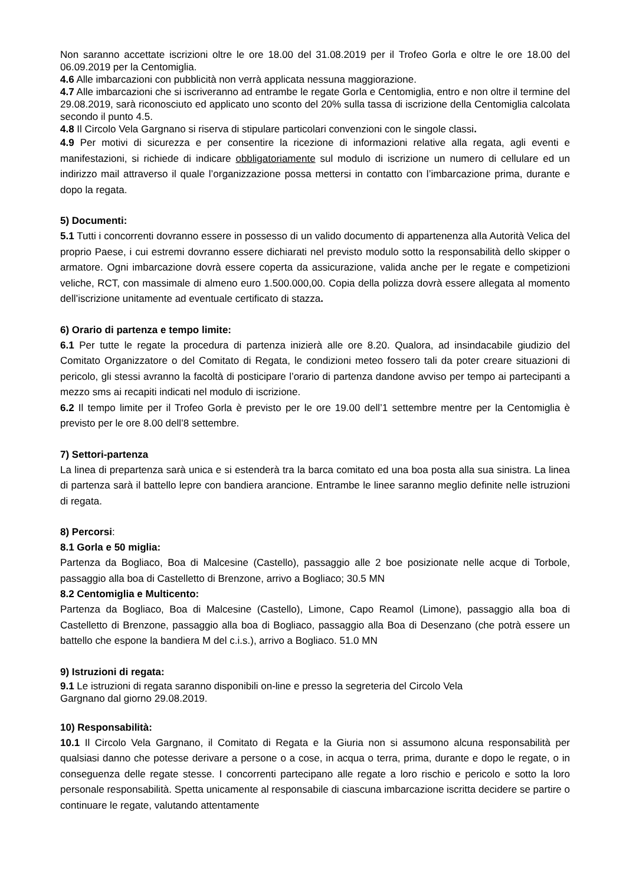Non saranno accettate iscrizioni oltre le ore 18.00 del 31.08.2019 per il Trofeo Gorla e oltre le ore 18.00 del 06.09.2019 per la Centomiglia.
4.6 Alle imbarcazioni con pubblicità non verrà applicata nessuna maggiorazione.
4.7 Alle imbarcazioni che si iscriveranno ad entrambe le regate Gorla e Centomiglia, entro e non oltre il termine del 29.08.2019, sarà riconosciuto ed applicato uno sconto del 20% sulla tassa di iscrizione della Centomiglia calcolata secondo il punto 4.5.
4.8 Il Circolo Vela Gargnano si riserva di stipulare particolari convenzioni con le singole classi.
4.9 Per motivi di sicurezza e per consentire la ricezione di informazioni relative alla regata, agli eventi e manifestazioni, si richiede di indicare obbligatoriamente sul modulo di iscrizione un numero di cellulare ed un indirizzo mail attraverso il quale l’organizzazione possa mettersi in contatto con l’imbarcazione prima, durante e dopo la regata.
5) Documenti:
5.1 Tutti i concorrenti dovranno essere in possesso di un valido documento di appartenenza alla Autorità Velica del proprio Paese, i cui estremi dovranno essere dichiarati nel previsto modulo sotto la responsabilità dello skipper o armatore. Ogni imbarcazione dovrà essere coperta da assicurazione, valida anche per le regate e competizioni veliche, RCT, con massimale di almeno euro 1.500.000,00. Copia della polizza dovrà essere allegata al momento dell’iscrizione unitamente ad eventuale certificato di stazza.
6) Orario di partenza e tempo limite:
6.1 Per tutte le regate la procedura di partenza inizierà alle ore 8.20. Qualora, ad insindacabile giudizio del Comitato Organizzatore o del Comitato di Regata, le condizioni meteo fossero tali da poter creare situazioni di pericolo, gli stessi avranno la facoltà di posticipare l’orario di partenza dandone avviso per tempo ai partecipanti a mezzo sms ai recapiti indicati nel modulo di iscrizione.
6.2 Il tempo limite per il Trofeo Gorla è previsto per le ore 19.00 dell’1 settembre mentre per la Centomiglia è previsto per le ore 8.00 dell’8 settembre.
7) Settori-partenza
La linea di prepartenza sarà unica e si estenderà tra la barca comitato ed una boa posta alla sua sinistra. La linea di partenza sarà il battello lepre con bandiera arancione. Entrambe le linee saranno meglio definite nelle istruzioni di regata.
8) Percorsi:
8.1 Gorla e 50 miglia:
Partenza da Bogliaco, Boa di Malcesine (Castello), passaggio alle 2 boe posizionate nelle acque di Torbole, passaggio alla boa di Castelletto di Brenzone, arrivo a Bogliaco; 30.5 MN
8.2 Centomiglia e Multicento:
Partenza da Bogliaco, Boa di Malcesine (Castello), Limone, Capo Reamol (Limone), passaggio alla boa di Castelletto di Brenzone, passaggio alla boa di Bogliaco, passaggio alla Boa di Desenzano (che potrà essere un battello che espone la bandiera M del c.i.s.), arrivo a Bogliaco. 51.0 MN
9) Istruzioni di regata:
9.1 Le istruzioni di regata saranno disponibili on-line e presso la segreteria del Circolo Vela
Gargnano dal giorno 29.08.2019.
10) Responsabilità:
10.1 Il Circolo Vela Gargnano, il Comitato di Regata e la Giuria non si assumono alcuna responsabilità per qualsiasi danno che potesse derivare a persone o a cose, in acqua o terra, prima, durante e dopo le regate, o in conseguenza delle regate stesse. I concorrenti partecipano alle regate a loro rischio e pericolo e sotto la loro personale responsabilità. Spetta unicamente al responsabile di ciascuna imbarcazione iscritta decidere se partire o continuare le regate, valutando attentamente